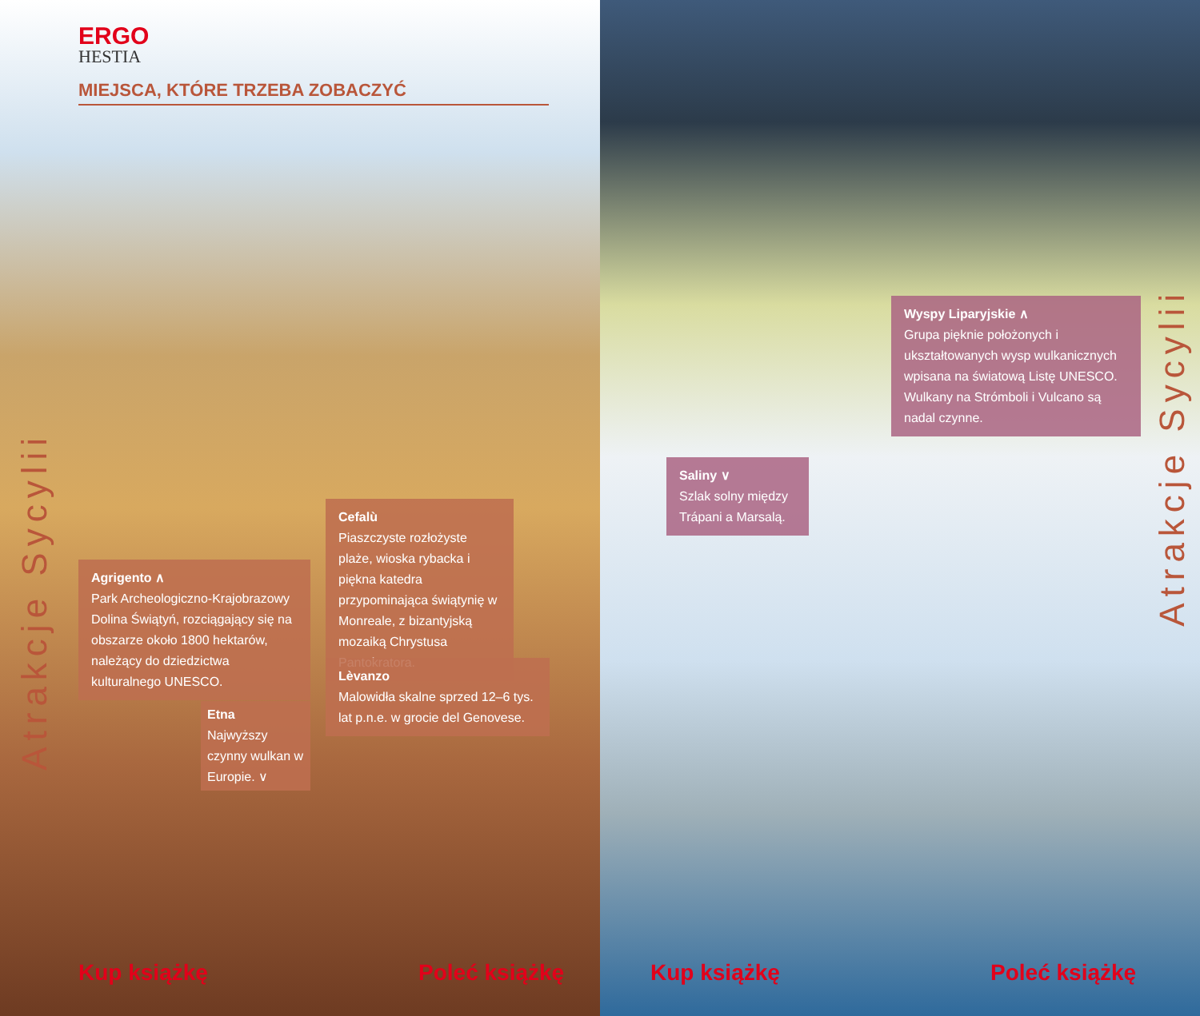ERGO
HESTIA
MIEJSCA, KTÓRE TRZEBA ZOBACZYĆ
Atrakcje Sycylii
Cefalù
Piaszczyste rozłożyste plaże, wioska rybacka i piękna katedra przypominająca świątynię w Monreale, z bizantyjską mozaiką Chrystusa Pantokratora.
Agrigento ∧
Park Archeologiczno-Krajobrazowy Dolina Świątyń, rozciągający się na obszarze około 1800 hektarów, należący do dziedzictwa kulturalnego UNESCO.
Lèvanzo
Malowidła skalne sprzed 12–6 tys. lat p.n.e. w grocie del Genovese.
Etna
Najwyższy czynny wulkan w Europie. ∨
Kup książkę Poleć książkę
Wyspy Liparyjskie ∧
Grupa pięknie położonych i ukształtowanych wysp wulkanicznych wpisana na światową Listę UNESCO. Wulkany na Strómboli i Vulcano są nadal czynne.
Atrakcje Sycylii
Saliny ∨
Szlak solny między Trápani a Marsalą.
Kup książkę Poleć książkę